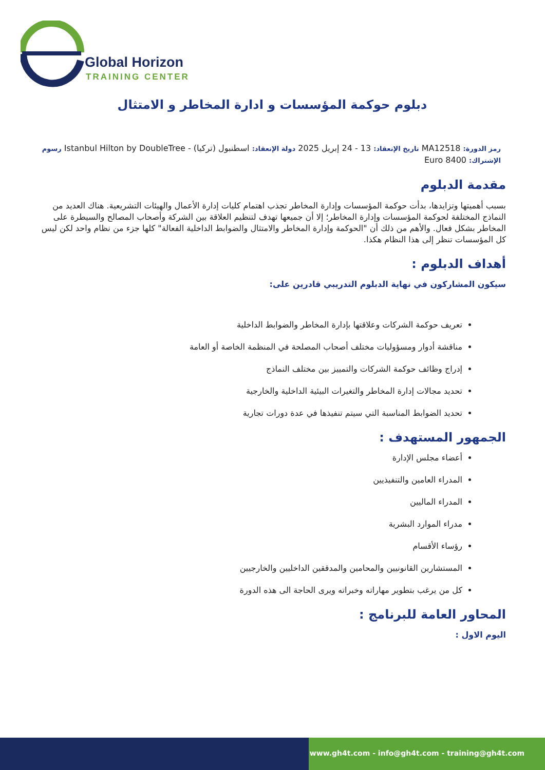Global Horizon
TRAINING CENTER
دبلوم حوكمة المؤسسات و ادارة المخاطر و الامتثال
رمز الدورة: MA12518 تاريخ الإنعقاد: 13 - 24 إبريل 2025 دولة الإنعقاد: اسطنبول (تركيا) - Istanbul Hilton by DoubleTree رسوم الإشتراك: 8400 Euro
مقدمة الدبلوم
بسبب أهميتها وتزايدها، بدأت حوكمة المؤسسات وإدارة المخاطر تجذب اهتمام كليات إدارة الأعمال والهيئات التشريعية. هناك العديد من النماذج المختلفة لحوكمة المؤسسات وإدارة المخاطر؛ إلا أن جميعها تهدف لتنظيم العلاقة بين الشركة وأصحاب المصالح والسيطرة على المخاطر بشكل فعال. والأهم من ذلك أن "الحوكمة وإدارة المخاطر والامتثال والضوابط الداخلية الفعالة" كلها جزء من نظام واحد لكن ليس كل المؤسسات تنظر إلى هذا النظام هكذا.
أهداف الدبلوم :
سيكون المشاركون في نهاية الدبلوم التدريبي قادرين على:
تعريف حوكمة الشركات وعلاقتها بإدارة المخاطر والضوابط الداخلية
مناقشة أدوار ومسؤوليات مختلف أصحاب المصلحة في المنظمة الخاصة أو العامة
إدراج وظائف حوكمة الشركات والتمييز بين مختلف النماذج
تحديد مجالات إدارة المخاطر والتغيرات البيئية الداخلية والخارجية
تحديد الضوابط المناسبة التي سيتم تنفيذها في عدة دورات تجارية
الجمهور المستهدف :
أعضاء مجلس الإدارة
المدراء العامين والتنفيذيين
المدراء الماليين
مدراء الموارد البشرية
رؤساء الأقسام
المستشارين القانونيين والمحامين والمدققين الداخليين والخارجيين
كل من يرغب بتطوير مهاراته وخبراته ويرى الحاجة الى هذه الدورة
المحاور العامة للبرنامج :
اليوم الاول :
www.gh4t.com - info@gh4t.com - training@gh4t.com